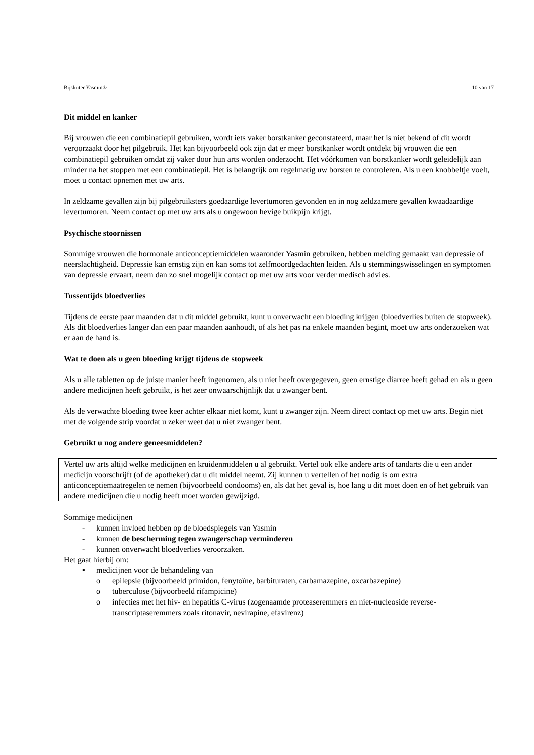Bijsluiter Yasmin® 10 van 17
Dit middel en kanker
Bij vrouwen die een combinatiepil gebruiken, wordt iets vaker borstkanker geconstateerd, maar het is niet bekend of dit wordt veroorzaakt door het pilgebruik. Het kan bijvoorbeeld ook zijn dat er meer borstkanker wordt ontdekt bij vrouwen die een combinatiepil gebruiken omdat zij vaker door hun arts worden onderzocht. Het vóórkomen van borstkanker wordt geleidelijk aan minder na het stoppen met een combinatiepil. Het is belangrijk om regelmatig uw borsten te controleren. Als u een knobbeltje voelt, moet u contact opnemen met uw arts.
In zeldzame gevallen zijn bij pilgebruiksters goedaardige levertumoren gevonden en in nog zeldzamere gevallen kwaadaardige levertumoren. Neem contact op met uw arts als u ongewoon hevige buikpijn krijgt.
Psychische stoornissen
Sommige vrouwen die hormonale anticonceptiemiddelen waaronder Yasmin gebruiken, hebben melding gemaakt van depressie of neerslachtigheid. Depressie kan ernstig zijn en kan soms tot zelfmoordgedachten leiden. Als u stemmingswisselingen en symptomen van depressie ervaart, neem dan zo snel mogelijk contact op met uw arts voor verder medisch advies.
Tussentijds bloedverlies
Tijdens de eerste paar maanden dat u dit middel gebruikt, kunt u onverwacht een bloeding krijgen (bloedverlies buiten de stopweek). Als dit bloedverlies langer dan een paar maanden aanhoudt, of als het pas na enkele maanden begint, moet uw arts onderzoeken wat er aan de hand is.
Wat te doen als u geen bloeding krijgt tijdens de stopweek
Als u alle tabletten op de juiste manier heeft ingenomen, als u niet heeft overgegeven, geen ernstige diarree heeft gehad en als u geen andere medicijnen heeft gebruikt, is het zeer onwaarschijnlijk dat u zwanger bent.
Als de verwachte bloeding twee keer achter elkaar niet komt, kunt u zwanger zijn. Neem direct contact op met uw arts. Begin niet met de volgende strip voordat u zeker weet dat u niet zwanger bent.
Gebruikt u nog andere geneesmiddelen?
Vertel uw arts altijd welke medicijnen en kruidenmiddelen u al gebruikt. Vertel ook elke andere arts of tandarts die u een ander medicijn voorschrijft (of de apotheker) dat u dit middel neemt. Zij kunnen u vertellen of het nodig is om extra anticonceptiemaatregelen te nemen (bijvoorbeeld condooms) en, als dat het geval is, hoe lang u dit moet doen en of het gebruik van andere medicijnen die u nodig heeft moet worden gewijzigd.
Sommige medicijnen
- kunnen invloed hebben op de bloedspiegels van Yasmin
- kunnen de bescherming tegen zwangerschap verminderen
- kunnen onverwacht bloedverlies veroorzaken.
Het gaat hierbij om:
▪ medicijnen voor de behandeling van
o epilepsie (bijvoorbeeld primidon, fenytoïne, barbituraten, carbamazepine, oxcarbazepine)
o tuberculose (bijvoorbeeld rifampicine)
o infecties met het hiv- en hepatitis C-virus (zogenaamde proteaseremmers en niet-nucleoside reverse-transcriptaseremmers zoals ritonavir, nevirapine, efavirenz)